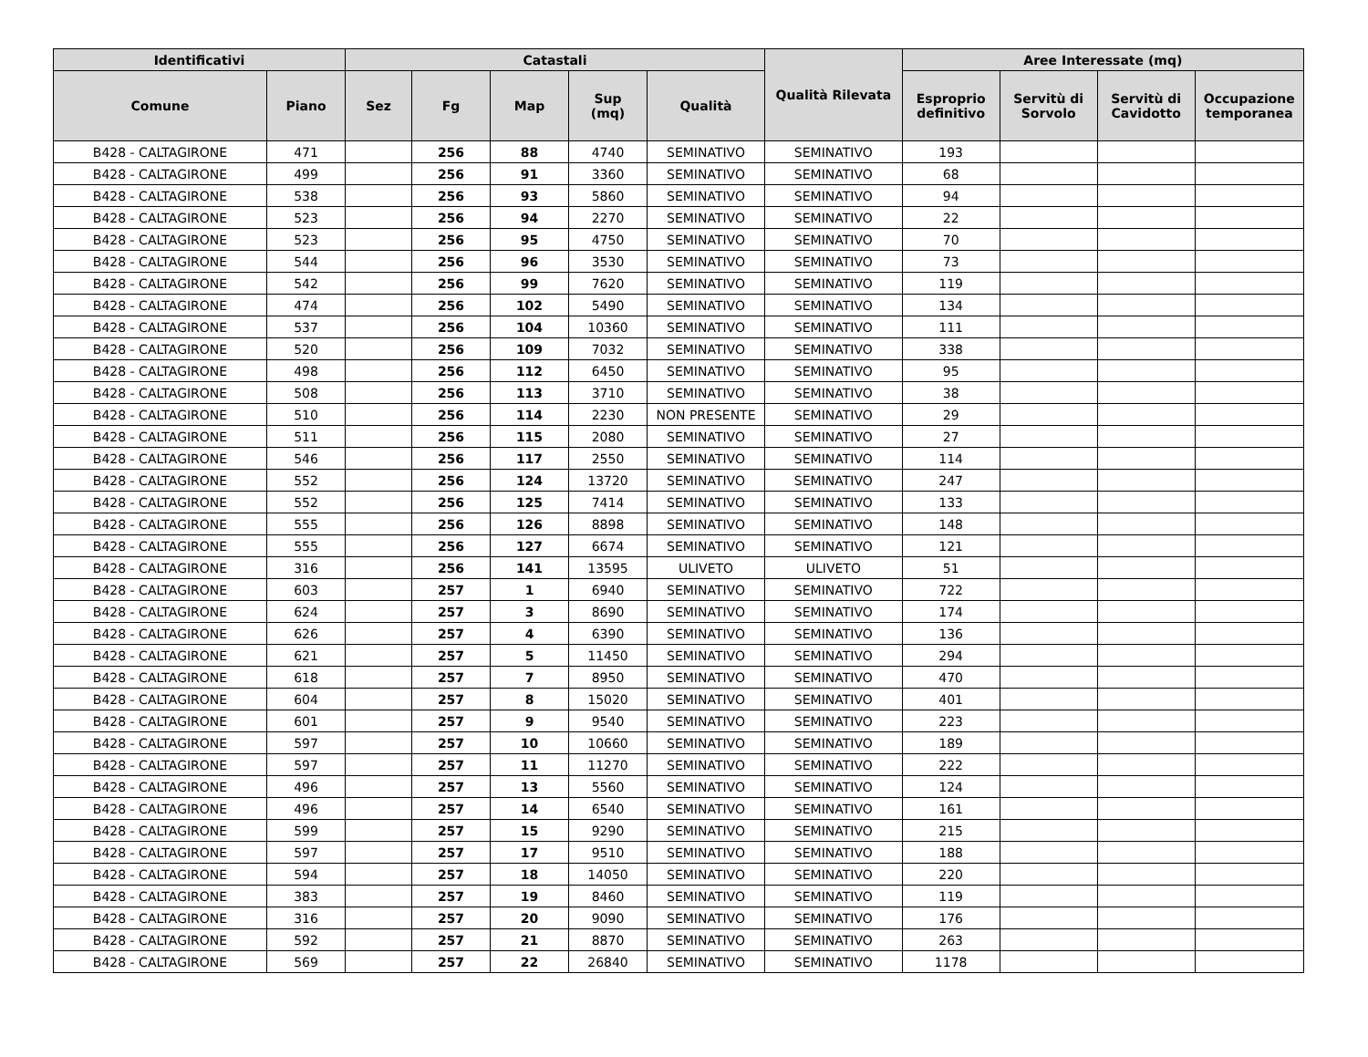| Identificativi | | Catastali | | | | | Qualità Rilevata | Aree Interessate (mq) | | | |
| --- | --- | --- | --- | --- | --- | --- | --- | --- | --- | --- | --- |
| Comune | Piano | Sez | Fg | Map | Sup (mq) | Qualità | | Esproprio definitivo | Servitù di Sorvolo | Servitù di Cavidotto | Occupazione temporanea |
| B428 - CALTAGIRONE | 471 | | 256 | 88 | 4740 | SEMINATIVO | SEMINATIVO | 193 | | | |
| B428 - CALTAGIRONE | 499 | | 256 | 91 | 3360 | SEMINATIVO | SEMINATIVO | 68 | | | |
| B428 - CALTAGIRONE | 538 | | 256 | 93 | 5860 | SEMINATIVO | SEMINATIVO | 94 | | | |
| B428 - CALTAGIRONE | 523 | | 256 | 94 | 2270 | SEMINATIVO | SEMINATIVO | 22 | | | |
| B428 - CALTAGIRONE | 523 | | 256 | 95 | 4750 | SEMINATIVO | SEMINATIVO | 70 | | | |
| B428 - CALTAGIRONE | 544 | | 256 | 96 | 3530 | SEMINATIVO | SEMINATIVO | 73 | | | |
| B428 - CALTAGIRONE | 542 | | 256 | 99 | 7620 | SEMINATIVO | SEMINATIVO | 119 | | | |
| B428 - CALTAGIRONE | 474 | | 256 | 102 | 5490 | SEMINATIVO | SEMINATIVO | 134 | | | |
| B428 - CALTAGIRONE | 537 | | 256 | 104 | 10360 | SEMINATIVO | SEMINATIVO | 111 | | | |
| B428 - CALTAGIRONE | 520 | | 256 | 109 | 7032 | SEMINATIVO | SEMINATIVO | 338 | | | |
| B428 - CALTAGIRONE | 498 | | 256 | 112 | 6450 | SEMINATIVO | SEMINATIVO | 95 | | | |
| B428 - CALTAGIRONE | 508 | | 256 | 113 | 3710 | SEMINATIVO | SEMINATIVO | 38 | | | |
| B428 - CALTAGIRONE | 510 | | 256 | 114 | 2230 | NON PRESENTE | SEMINATIVO | 29 | | | |
| B428 - CALTAGIRONE | 511 | | 256 | 115 | 2080 | SEMINATIVO | SEMINATIVO | 27 | | | |
| B428 - CALTAGIRONE | 546 | | 256 | 117 | 2550 | SEMINATIVO | SEMINATIVO | 114 | | | |
| B428 - CALTAGIRONE | 552 | | 256 | 124 | 13720 | SEMINATIVO | SEMINATIVO | 247 | | | |
| B428 - CALTAGIRONE | 552 | | 256 | 125 | 7414 | SEMINATIVO | SEMINATIVO | 133 | | | |
| B428 - CALTAGIRONE | 555 | | 256 | 126 | 8898 | SEMINATIVO | SEMINATIVO | 148 | | | |
| B428 - CALTAGIRONE | 555 | | 256 | 127 | 6674 | SEMINATIVO | SEMINATIVO | 121 | | | |
| B428 - CALTAGIRONE | 316 | | 256 | 141 | 13595 | ULIVETO | ULIVETO | 51 | | | |
| B428 - CALTAGIRONE | 603 | | 257 | 1 | 6940 | SEMINATIVO | SEMINATIVO | 722 | | | |
| B428 - CALTAGIRONE | 624 | | 257 | 3 | 8690 | SEMINATIVO | SEMINATIVO | 174 | | | |
| B428 - CALTAGIRONE | 626 | | 257 | 4 | 6390 | SEMINATIVO | SEMINATIVO | 136 | | | |
| B428 - CALTAGIRONE | 621 | | 257 | 5 | 11450 | SEMINATIVO | SEMINATIVO | 294 | | | |
| B428 - CALTAGIRONE | 618 | | 257 | 7 | 8950 | SEMINATIVO | SEMINATIVO | 470 | | | |
| B428 - CALTAGIRONE | 604 | | 257 | 8 | 15020 | SEMINATIVO | SEMINATIVO | 401 | | | |
| B428 - CALTAGIRONE | 601 | | 257 | 9 | 9540 | SEMINATIVO | SEMINATIVO | 223 | | | |
| B428 - CALTAGIRONE | 597 | | 257 | 10 | 10660 | SEMINATIVO | SEMINATIVO | 189 | | | |
| B428 - CALTAGIRONE | 597 | | 257 | 11 | 11270 | SEMINATIVO | SEMINATIVO | 222 | | | |
| B428 - CALTAGIRONE | 496 | | 257 | 13 | 5560 | SEMINATIVO | SEMINATIVO | 124 | | | |
| B428 - CALTAGIRONE | 496 | | 257 | 14 | 6540 | SEMINATIVO | SEMINATIVO | 161 | | | |
| B428 - CALTAGIRONE | 599 | | 257 | 15 | 9290 | SEMINATIVO | SEMINATIVO | 215 | | | |
| B428 - CALTAGIRONE | 597 | | 257 | 17 | 9510 | SEMINATIVO | SEMINATIVO | 188 | | | |
| B428 - CALTAGIRONE | 594 | | 257 | 18 | 14050 | SEMINATIVO | SEMINATIVO | 220 | | | |
| B428 - CALTAGIRONE | 383 | | 257 | 19 | 8460 | SEMINATIVO | SEMINATIVO | 119 | | | |
| B428 - CALTAGIRONE | 316 | | 257 | 20 | 9090 | SEMINATIVO | SEMINATIVO | 176 | | | |
| B428 - CALTAGIRONE | 592 | | 257 | 21 | 8870 | SEMINATIVO | SEMINATIVO | 263 | | | |
| B428 - CALTAGIRONE | 569 | | 257 | 22 | 26840 | SEMINATIVO | SEMINATIVO | 1178 | | | |